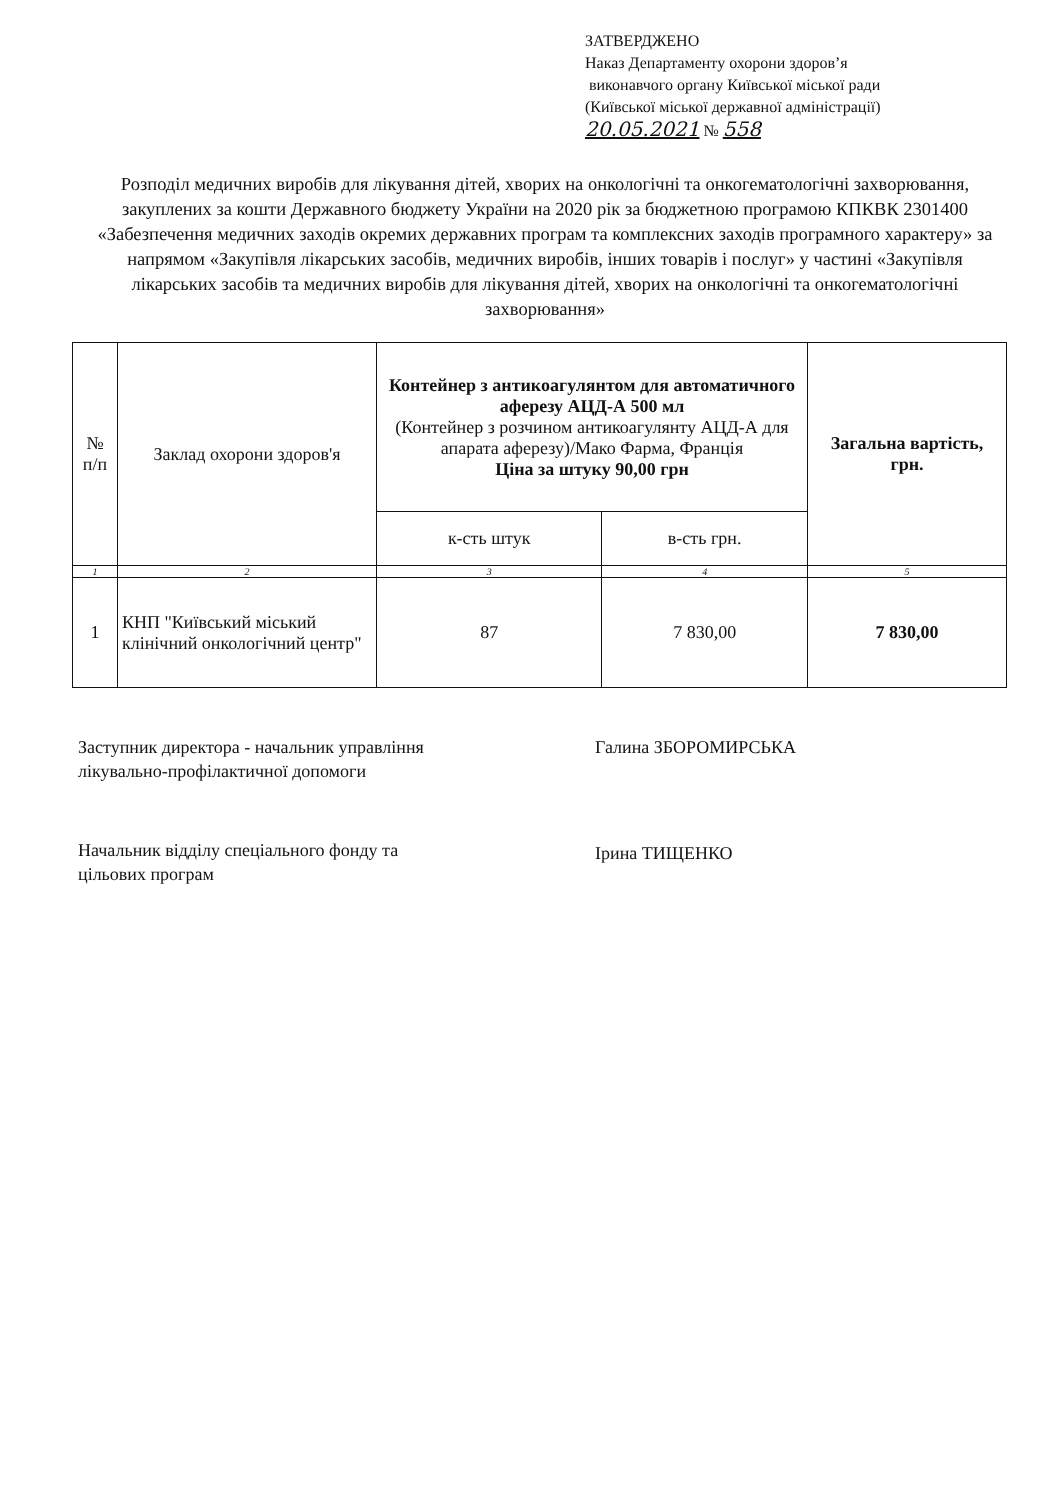ЗАТВЕРДЖЕНО
Наказ Департаменту охорони здоров’я
виконавчого органу Київської міської ради
(Київської міської державної адміністрації)
20.05.2021 № 558
Розподіл медичних виробів для лікування дітей, хворих на онкологічні та онкогематологічні захворювання, закуплених за кошти Державного бюджету України на 2020 рік за бюджетною програмою КПКВК 2301400 «Забезпечення медичних заходів окремих державних програм та комплексних заходів програмного характеру» за напрямом «Закупівля лікарських засобів, медичних виробів, інших товарів і послуг» у частині «Закупівля лікарських засобів та медичних виробів для лікування дітей, хворих на онкологічні та онкогематологічні захворювання»
| № п/п | Заклад охорони здоров'я | Контейнер з антикоагулянтом для автоматичного аферезу АЦД-А 500 мл (Контейнер з розчином антикоагулянту АЦД-А для апарата аферезу)/Мако Фарма, Франція Ціна за штуку 90,00 грн | | Загальна вартість, грн. |
| --- | --- | --- | --- | --- |
| | | к-сть штук | в-сть грн. | |
| 1 | 2 | 3 | 4 | 5 |
| 1 | КНП "Київський міський клінічний онкологічний центр" | 87 | 7 830,00 | 7 830,00 |
Заступник директора - начальник управління
лікувально-профілактичної допомоги
Галина ЗБОРОМИРСЬКА
Начальник відділу спеціального фонду та
цільових програм
Ірина ТИЩЕНКО